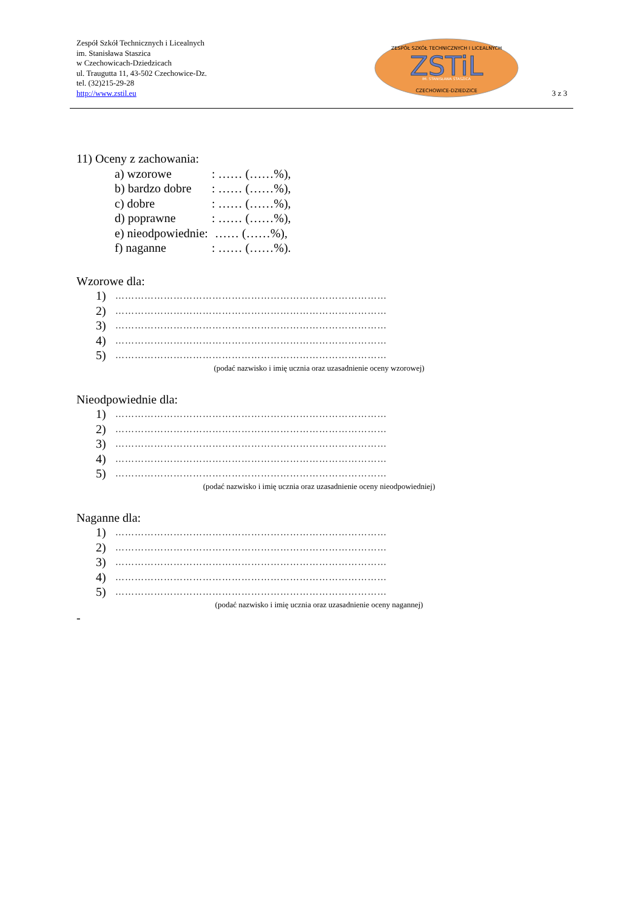Zespół Szkół Technicznych i Licealnych
im. Stanisława Staszica
w Czechowicach-Dziedzicach
ul. Traugutta 11, 43-502 Czechowice-Dz.
tel. (32)215-29-28
http://www.zstil.eu
ZESPÓŁ SZKÓŁ TECHNICZNYCH I LICEALNYCH
ZSTiL
IM. STANISŁAWA STASZICA
CZECHOWICE-DZIEDZICE
3 z 3
11) Oceny z zachowania:
a) wzorowe: …… (……%),
b) bardzo dobre: …… (……%),
c) dobre: …… (……%),
d) poprawne: …… (……%),
e) nieodpowiednie: …… (……%),
f) naganne: …… (……%).
Wzorowe dla:
1) …………………………………………………………………………
2) …………………………………………………………………………
3) …………………………………………………………………………
4) …………………………………………………………………………
5) …………………………………………………………………………
(podać nazwisko i imię ucznia oraz uzasadnienie oceny wzorowej)
Nieodpowiednie dla:
1) …………………………………………………………………………
2) …………………………………………………………………………
3) …………………………………………………………………………
4) …………………………………………………………………………
5) …………………………………………………………………………
(podać nazwisko i imię ucznia oraz uzasadnienie oceny nieodpowiedniej)
Naganne dla:
1) …………………………………………………………………………
2) …………………………………………………………………………
3) …………………………………………………………………………
4) …………………………………………………………………………
5) …………………………………………………………………………
(podać nazwisko i imię ucznia oraz uzasadnienie oceny nagannej)
-